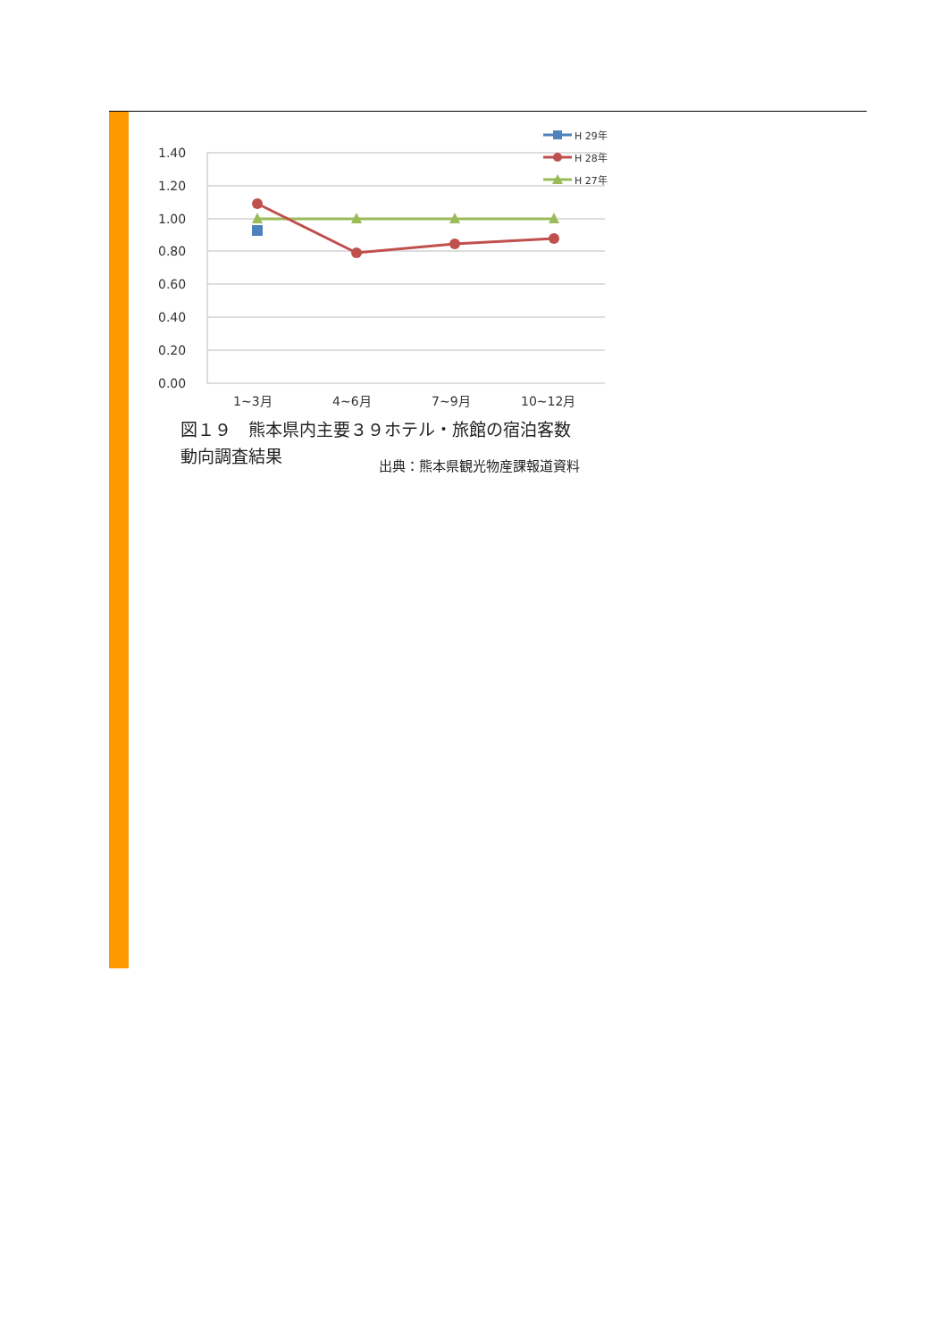1.40
1.20
1.00
0.80
0.60
0.40
0.20
0.00
1~3月
4~6月
7~9月
10~12月
H 29年
H 28年
H 27年
図１９　熊本県内主要３９ホテル・旅館の宿泊客数
動向調査結果
出典：熊本県観光物産課報道資料